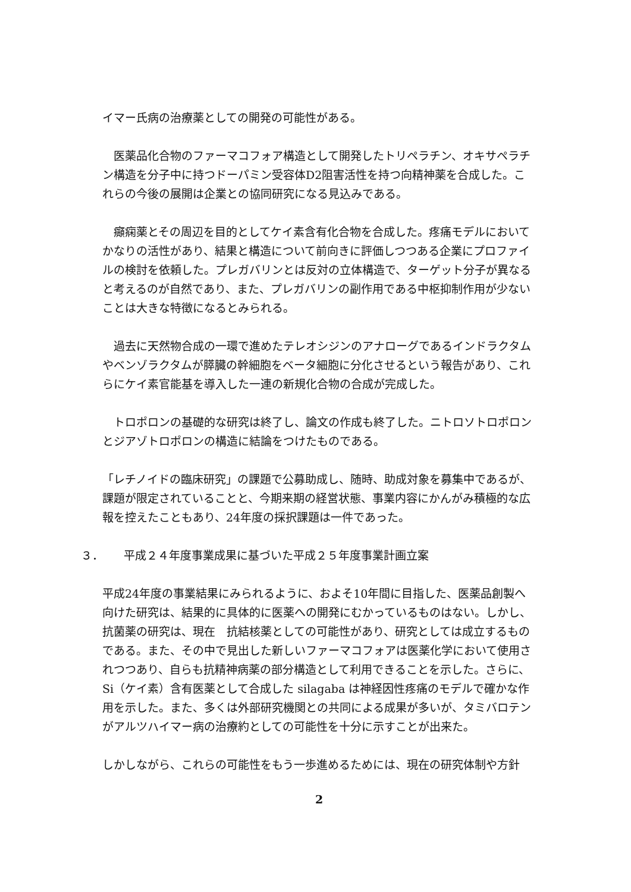イマー氏病の治療薬としての開発の可能性がある。
　医薬品化合物のファーマコフォア構造として開発したトリペラチン、オキサペラチン構造を分子中に持つドーパミン受容体D2阻害活性を持つ向精神薬を合成した。これらの今後の展開は企業との協同研究になる見込みである。
　癲痫薬とその周辺を目的としてケイ素含有化合物を合成した。疼痛モデルにおいてかなりの活性があり、結果と構造について前向きに評価しつつある企業にプロファイルの検討を依頼した。プレガバリンとは反対の立体構造で、ターゲット分子が異なると考えるのが自然であり、また、プレガバリンの副作用である中枢抑制作用が少ないことは大きな特徴になるとみられる。
　過去に天然物合成の一環で進めたテレオシジンのアナローグであるインドラクタムやベンゾラクタムが膵臓の幹細胞をベータ細胞に分化させるという報告があり、これらにケイ素官能基を導入した一連の新規化合物の合成が完成した。
　トロポロンの基礎的な研究は終了し、論文の作成も終了した。ニトロソトロポロンとジアゾトロポロンの構造に結論をつけたものである。
「レチノイドの臨床研究」の課題で公募助成し、随時、助成対象を募集中であるが、課題が限定されていることと、今期来期の経営状態、事業内容にかんがみ積極的な広報を控えたこともあり、24年度の採択課題は一件であった。
３． 平成２４年度事業成果に基づいた平成２５年度事業計画立案
平成24年度の事業結果にみられるように、およそ10年間に目指した、医薬品創製へ向けた研究は、結果的に具体的に医薬への開発にむかっているものはない。しかし、抗菌薬の研究は、現在　抗結核薬としての可能性があり、研究としては成立するものである。また、その中で見出した新しいファーマコフォアは医薬化学において使用されつつあり、自らも抗精神病薬の部分構造として利用できることを示した。さらに、Si（ケイ素）含有医薬として合成した silagaba は神経因性疼痛のモデルで確かな作用を示した。また、多くは外部研究機関との共同による成果が多いが、タミバロテンがアルツハイマー病の治療約としての可能性を十分に示すことが出来た。
しかしながら、これらの可能性をもう一歩進めるためには、現在の研究体制や方針
2